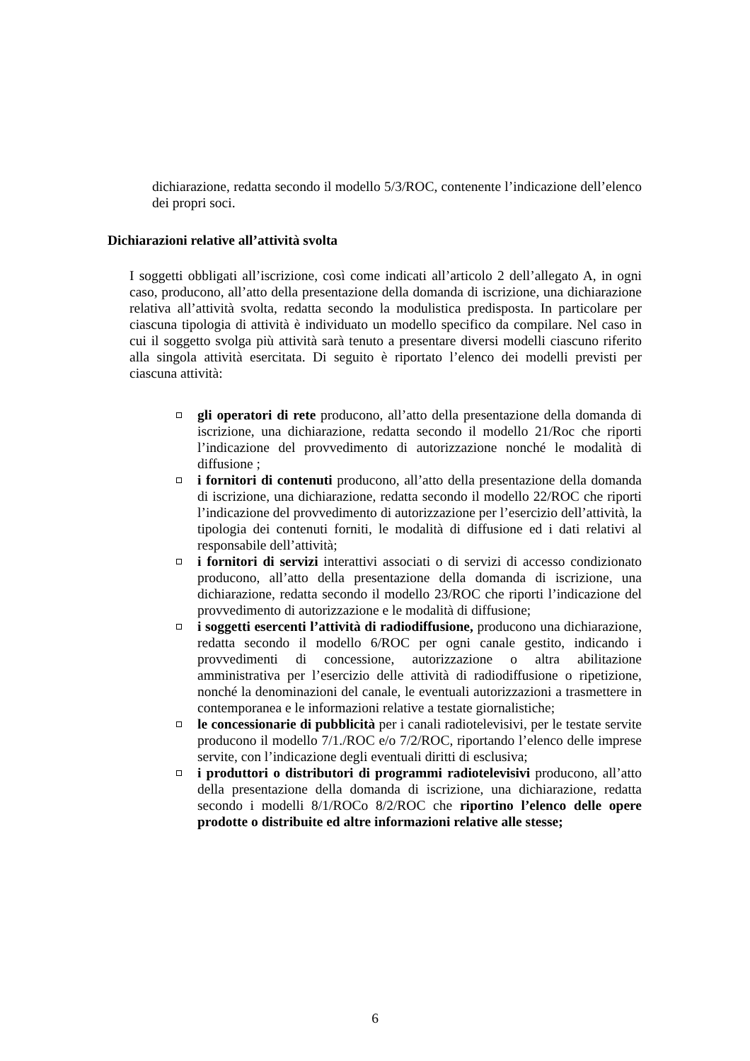dichiarazione, redatta secondo il modello 5/3/ROC, contenente l’indicazione dell’elenco dei propri soci.
Dichiarazioni relative all’attività svolta
I soggetti obbligati all’iscrizione, così come indicati all’articolo 2 dell’allegato A, in ogni caso, producono, all’atto della presentazione della domanda di iscrizione, una dichiarazione relativa all’attività svolta, redatta secondo la modulistica predisposta. In particolare per ciascuna tipologia di attività è individuato un modello specifico da compilare. Nel caso in cui il soggetto svolga più attività sarà tenuto a presentare diversi modelli ciascuno riferito alla singola attività esercitata. Di seguito è riportato l’elenco dei modelli previsti per ciascuna attività:
gli operatori di rete producono, all’atto della presentazione della domanda di iscrizione, una dichiarazione, redatta secondo il modello 21/Roc che riporti l’indicazione del provvedimento di autorizzazione nonché le modalità di diffusione ;
i fornitori di contenuti producono, all’atto della presentazione della domanda di iscrizione, una dichiarazione, redatta secondo il modello 22/ROC che riporti l’indicazione del provvedimento di autorizzazione per l’esercizio dell’attività, la tipologia dei contenuti forniti, le modalità di diffusione ed i dati relativi al responsabile dell’attività;
i fornitori di servizi interattivi associati o di servizi di accesso condizionato producono, all’atto della presentazione della domanda di iscrizione, una dichiarazione, redatta secondo il modello 23/ROC che riporti l’indicazione del provvedimento di autorizzazione e le modalità di diffusione;
i soggetti esercenti l’attività di radiodiffusione, producono una dichiarazione, redatta secondo il modello 6/ROC per ogni canale gestito, indicando i provvedimenti di concessione, autorizzazione o altra abilitazione amministrativa per l’esercizio delle attività di radiodiffusione o ripetizione, nonché la denominazioni del canale, le eventuali autorizzazioni a trasmettere in contemporanea e le informazioni relative a testate giornalistiche;
le concessionarie di pubblicità per i canali radiotelevisivi, per le testate servite producono il modello 7/1./ROC e/o 7/2/ROC, riportando l’elenco delle imprese servite, con l’indicazione degli eventuali diritti di esclusiva;
i produttori o distributori di programmi radiotelevisivi producono, all’atto della presentazione della domanda di iscrizione, una dichiarazione, redatta secondo i modelli 8/1/ROCo 8/2/ROC che riportino l’elenco delle opere prodotte o distribuite ed altre informazioni relative alle stesse;
6